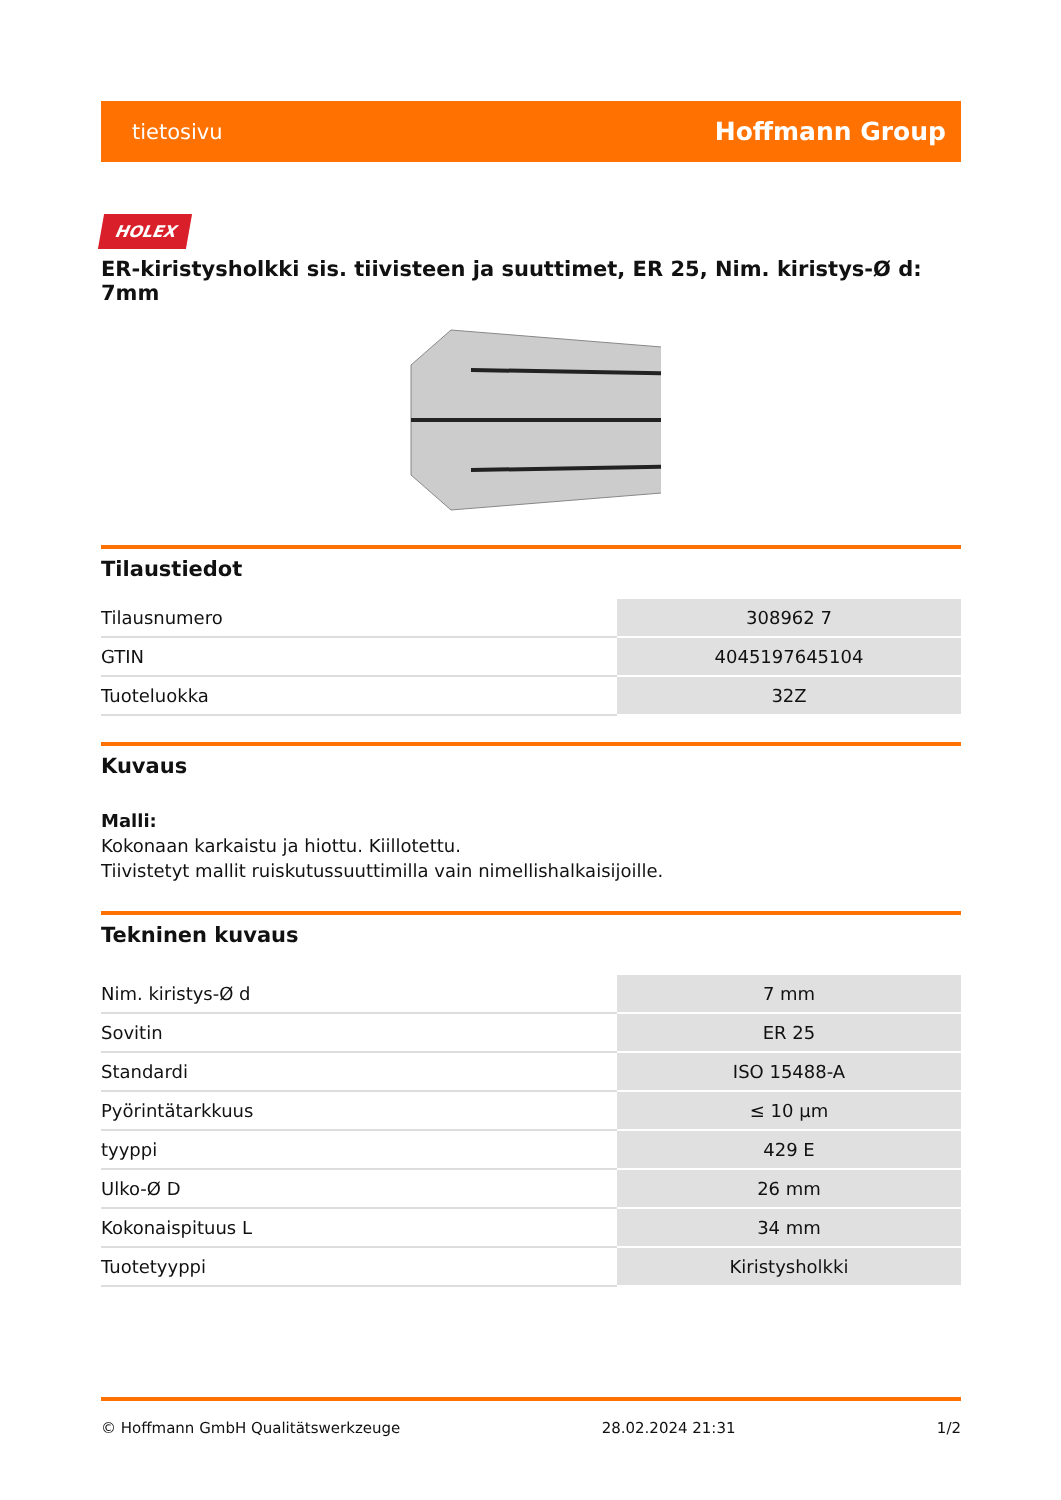tietosivu Hoffmann Group
HOLEX
ER-kiristysholkki sis. tiivisteen ja suuttimet, ER 25, Nim. kiristys-Ø d: 7mm
Tilaustiedot
| Tilausnumero | 308962 7 |
| GTIN | 4045197645104 |
| Tuoteluokka | 32Z |
Kuvaus
Malli:
Kokonaan karkaistu ja hiottu. Kiillotettu.
Tiivistetyt mallit ruiskutussuuttimilla vain nimellishalkaisijoille.
Tekninen kuvaus
| Nim. kiristys-Ø d | 7 mm |
| Sovitin | ER 25 |
| Standardi | ISO 15488-A |
| Pyörintätarkkuus | ≤ 10 µm |
| tyyppi | 429 E |
| Ulko-Ø D | 26 mm |
| Kokonaispituus L | 34 mm |
| Tuotetyyppi | Kiristysholkki |
© Hoffmann GmbH Qualitätswerkzeuge 28.02.2024 21:31 1/2